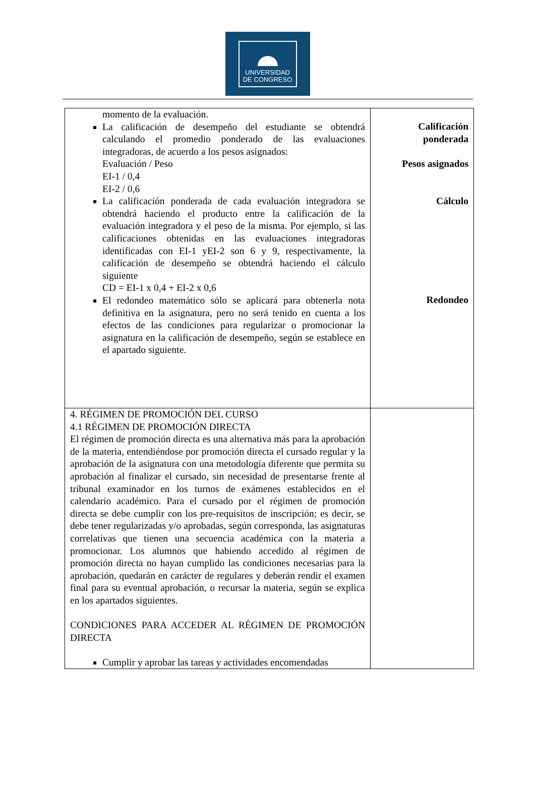UNIVERSIDAD
DE CONGRESO
| momento de la evaluación. La calificación de desempeño del estudiante se obtendrá calculando el promedio ponderado de las evaluaciones integradoras, de acuerdo a los pesos asignados: Evaluación / Peso EI-1 / 0,4 EI-2 / 0,6 La calificación ponderada de cada evaluación integradora se obtendrá haciendo el producto entre la calificación de la evaluación integradora y el peso de la misma. Por ejemplo, si las calificaciones obtenidas en las evaluaciones integradoras identificadas con EI-1 yEI-2 son 6 y 9, respectivamente, la calificación de desempeño se obtendrá haciendo el cálculo siguiente CD = EI-1 x 0,4 + EI-2 x 0,6 El redondeo matemático sólo se aplicará para obtenerla nota definitiva en la asignatura, pero no será tenido en cuenta a los efectos de las condiciones para regularizar o promocionar la asignatura en la calificación de desempeño, según se establece en el apartado siguiente. | Calificación ponderada Pesos asignados Cálculo Redondeo |
| 4. RÉGIMEN DE PROMOCIÓN DEL CURSO 4.1 RÉGIMEN DE PROMOCIÓN DIRECTA El régimen de promoción directa es una alternativa más para la aprobación de la materia, entendiéndose por promoción directa el cursado regular y la aprobación de la asignatura con una metodología diferente que permita su aprobación al finalizar el cursado, sin necesidad de presentarse frente al tribunal examinador en los turnos de exámenes establecidos en el calendario académico. Para el cursado por el régimen de promoción directa se debe cumplir con los pre-requisitos de inscripción; es decir, se debe tener regularizadas y/o aprobadas, según corresponda, las asignaturas correlativas que tienen una secuencia académica con la materia a promocionar. Los alumnos que habiendo accedido al régimen de promoción directa no hayan cumplido las condiciones necesarias para la aprobación, quedarán en carácter de regulares y deberán rendir el examen final para su eventual aprobación, o recursar la materia, según se explica en los apartados siguientes. CONDICIONES PARA ACCEDER AL RÉGIMEN DE PROMOCIÓN DIRECTA Cumplir y aprobar las tareas y actividades encomendadas | |